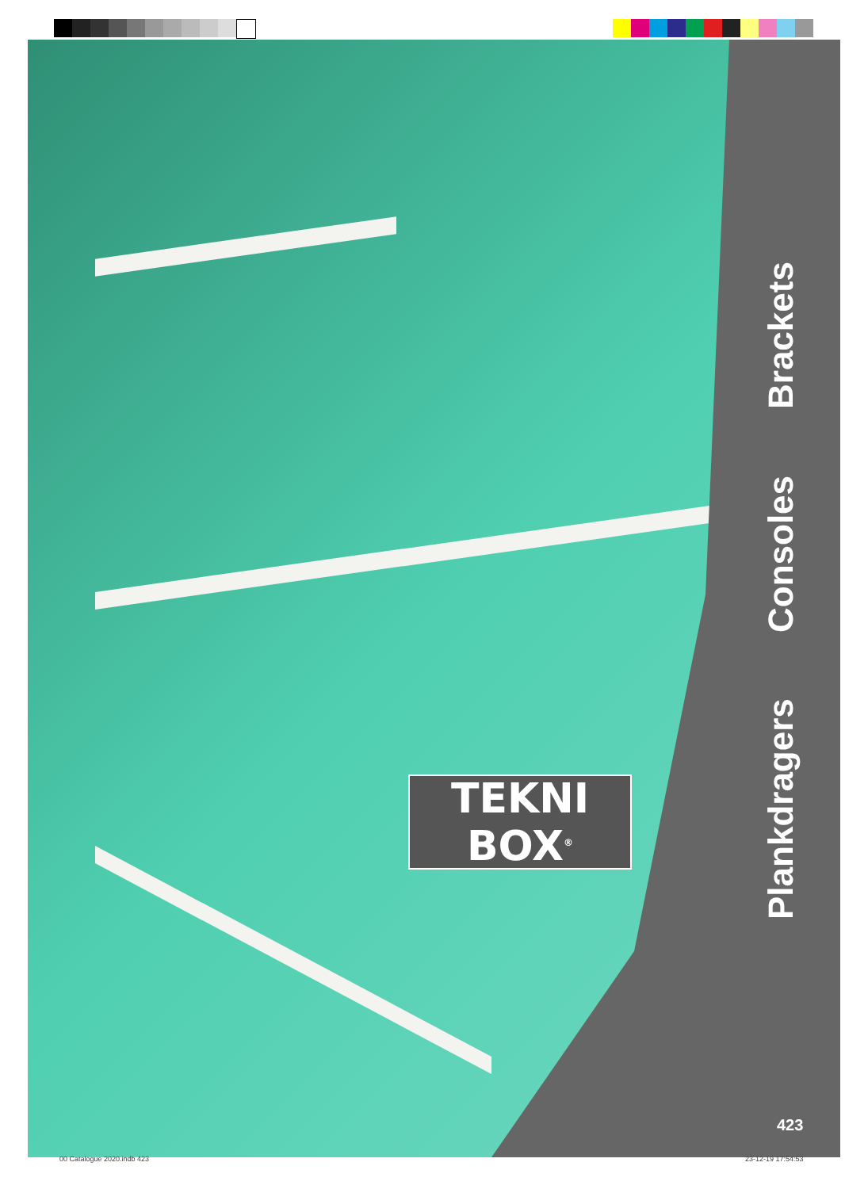TEKNI
BOX<sup>®</sup>
Plankdragers Consoles Brackets
423
00 Catalogue 2020.indb 423 23-12-19 17:54:53